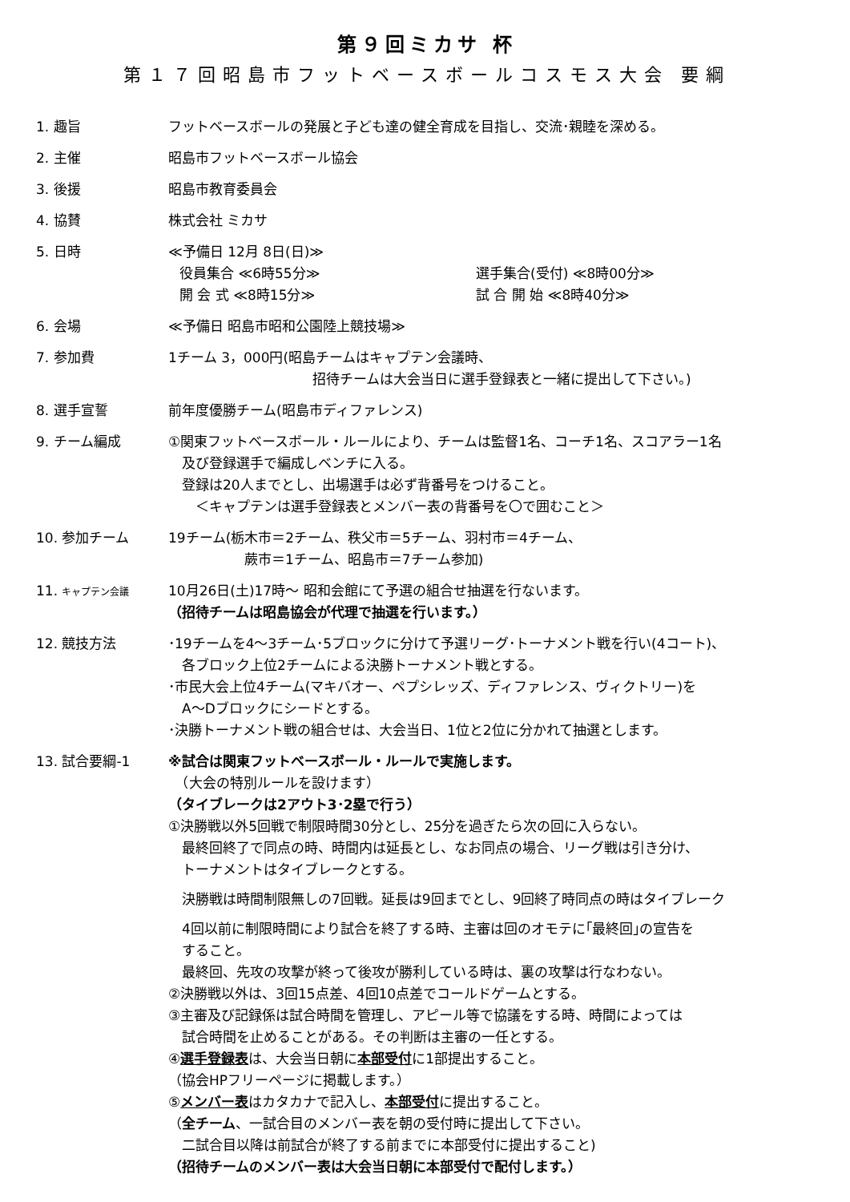第９回ミカサ 杯
第１７回昭島市フットベースボールコスモス大会 要綱
1. 趣旨 フットベースボールの発展と子ども達の健全育成を目指し、交流･親睦を深める。
2. 主催 昭島市フットベースボール協会
3. 後援 昭島市教育委員会
4. 協賛 株式会社 ミカサ
5. 日時 ≪予備日 12月 8日(日)≫
役員集合 ≪6時55分≫ 選手集合(受付) ≪8時00分≫
開 会 式 ≪8時15分≫ 試 合 開 始 ≪8時40分≫
6. 会場 ≪予備日 昭島市昭和公園陸上競技場≫
7. 参加費 1チーム 3，000円(昭島チームはキャプテン会議時、
招待チームは大会当日に選手登録表と一緒に提出して下さい。)
8. 選手宣誓 前年度優勝チーム(昭島市ディファレンス)
9. チーム編成 ①関東フットベースボール・ルールにより、チームは監督1名、コーチ1名、スコアラー1名
　及び登録選手で編成しベンチに入る。
　登録は20人までとし、出場選手は必ず背番号をつけること。
　　＜キャプテンは選手登録表とメンバー表の背番号を〇で囲むこと＞
10. 参加チーム 19チーム(栃木市＝2チーム、秩父市＝5チーム、羽村市＝4チーム、
蕨市＝1チーム、昭島市＝7チーム参加)
11. キャプテン会議
10月26日(土)17時～ 昭和会館にて予選の組合せ抽選を行ないます。
（招待チームは昭島協会が代理で抽選を行います。）
12. 競技方法 ･19チームを4～3チーム･5ブロックに分けて予選リーグ･トーナメント戦を行い(4コート)、
　各ブロック上位2チームによる決勝トーナメント戦とする。
･市民大会上位4チーム(マキバオー、ペプシレッズ、ディファレンス、ヴィクトリー)を
　A～Dブロックにシードとする。
･決勝トーナメント戦の組合せは、大会当日、1位と2位に分かれて抽選とします。
13. 試合要綱-1 ※試合は関東フットベースボール・ルールで実施します。
　（大会の特別ルールを設けます）
（タイブレークは2アウト3･2塁で行う）
①決勝戦以外5回戦で制限時間30分とし、25分を過ぎたら次の回に入らない。
　最終回終了で同点の時、時間内は延長とし、なお同点の場合、リーグ戦は引き分け、
　トーナメントはタイブレークとする。
　決勝戦は時間制限無しの7回戦。延長は9回までとし、9回終了時同点の時はタイブレーク
　4回以前に制限時間により試合を終了する時、主審は回のオモテに｢最終回｣の宣告を
　すること。
　最終回、先攻の攻撃が終って後攻が勝利している時は、裏の攻撃は行なわない。
②決勝戦以外は、3回15点差、4回10点差でコールドゲームとする。
③主審及び記録係は試合時間を管理し、アピール等で協議をする時、時間によっては
　試合時間を止めることがある。その判断は主審の一任とする。
④選手登録表は、大会当日朝に本部受付に1部提出すること。
（協会HPフリーページに掲載します。）
⑤メンバー表はカタカナで記入し、本部受付に提出すること。
（全チーム、一試合目のメンバー表を朝の受付時に提出して下さい。
　二試合目以降は前試合が終了する前までに本部受付に提出すること)
（招待チームのメンバー表は大会当日朝に本部受付で配付します。）